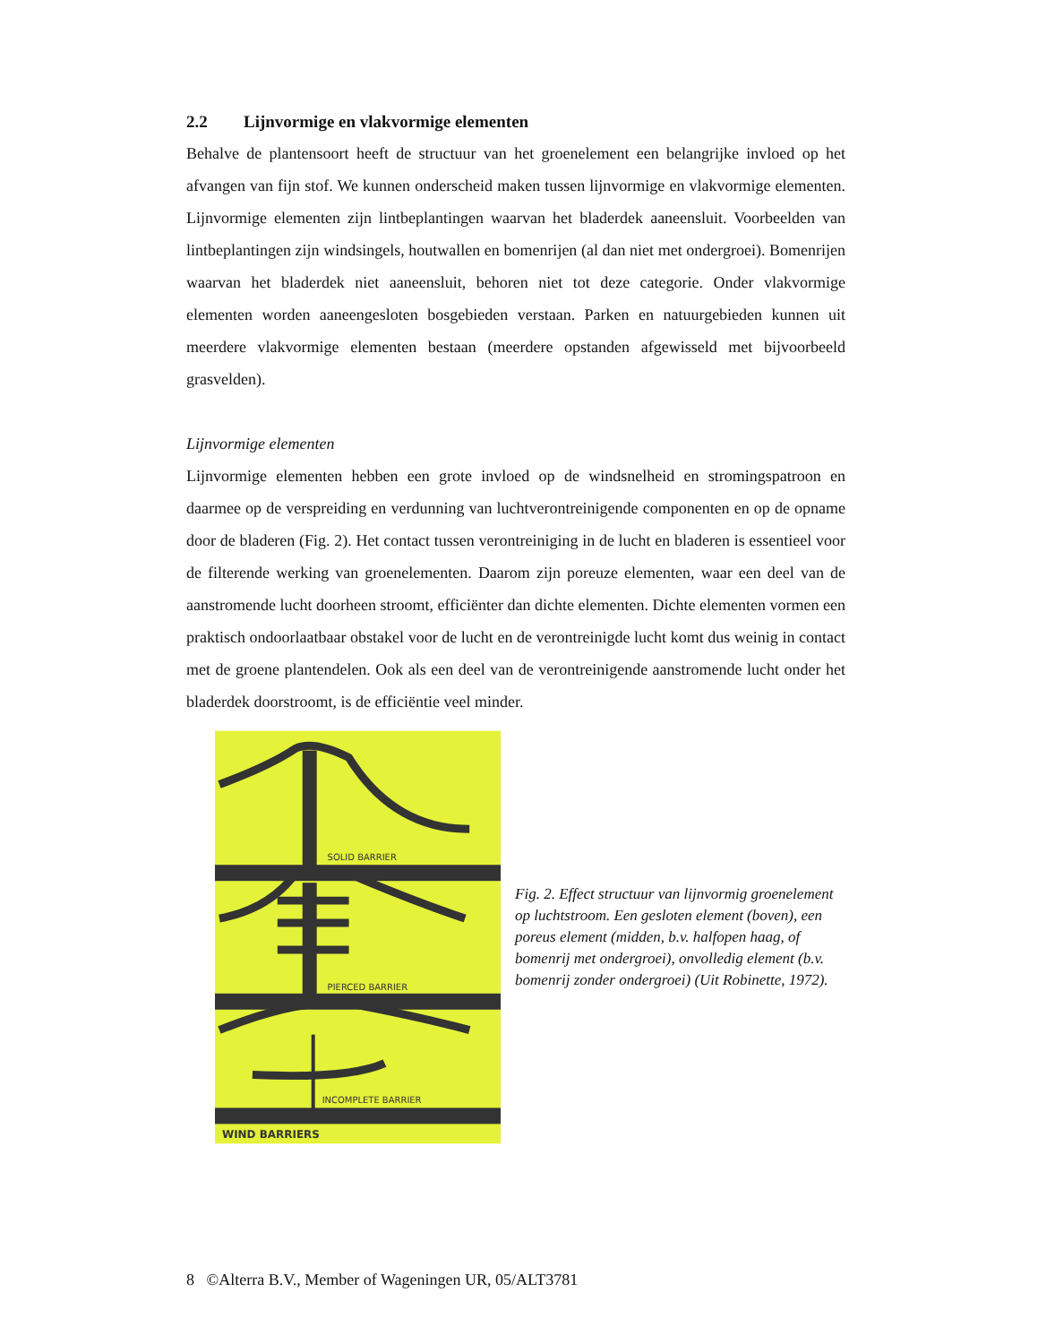2.2 Lijnvormige en vlakvormige elementen
Behalve de plantensoort heeft de structuur van het groenelement een belangrijke invloed op het afvangen van fijn stof. We kunnen onderscheid maken tussen lijnvormige en vlakvormige elementen. Lijnvormige elementen zijn lintbeplantingen waarvan het bladerdek aaneensluit. Voorbeelden van lintbeplantingen zijn windsingels, houtwallen en bomenrijen (al dan niet met ondergroei). Bomenrijen waarvan het bladerdek niet aaneensluit, behoren niet tot deze categorie. Onder vlakvormige elementen worden aaneengesloten bosgebieden verstaan. Parken en natuurgebieden kunnen uit meerdere vlakvormige elementen bestaan (meerdere opstanden afgewisseld met bijvoorbeeld grasvelden).
Lijnvormige elementen
Lijnvormige elementen hebben een grote invloed op de windsnelheid en stromingspatroon en daarmee op de verspreiding en verdunning van luchtverontreinigende componenten en op de opname door de bladeren (Fig. 2). Het contact tussen verontreiniging in de lucht en bladeren is essentieel voor de filterende werking van groenelementen. Daarom zijn poreuze elementen, waar een deel van de aanstromende lucht doorheen stroomt, efficiënter dan dichte elementen. Dichte elementen vormen een praktisch ondoorlaatbaar obstakel voor de lucht en de verontreinigde lucht komt dus weinig in contact met de groene plantendelen. Ook als een deel van de verontreinigende aanstromende lucht onder het bladerdek doorstroomt, is de efficiëntie veel minder.
SOLID BARRIER
PIERCED BARRIER
INCOMPLETE BARRIER
WIND BARRIERS
Fig. 2. Effect structuur van lijnvormig groenelement op luchtstroom. Een gesloten element (boven), een poreus element (midden, b.v. halfopen haag, of bomenrij met ondergroei), onvolledig element (b.v. bomenrij zonder ondergroei) (Uit Robinette, 1972).
8 ©Alterra B.V., Member of Wageningen UR, 05/ALT3781